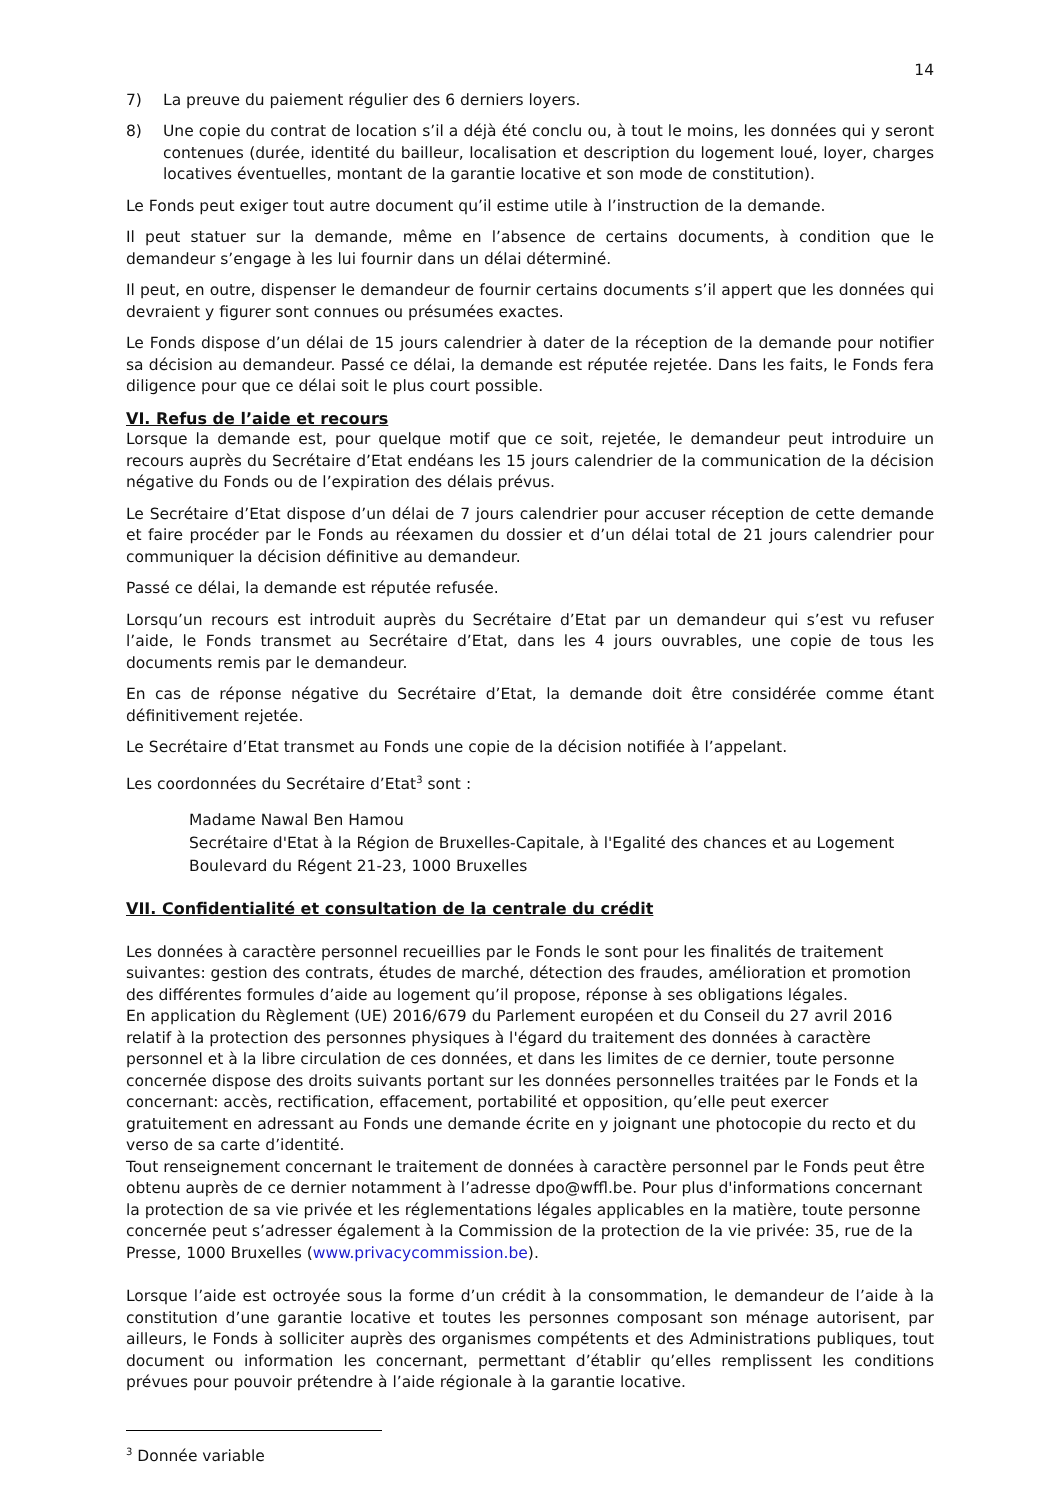14
7) La preuve du paiement régulier des 6 derniers loyers.
8) Une copie du contrat de location s’il a déjà été conclu ou, à tout le moins, les données qui y seront contenues (durée, identité du bailleur, localisation et description du logement loué, loyer, charges locatives éventuelles, montant de la garantie locative et son mode de constitution).
Le Fonds peut exiger tout autre document qu’il estime utile à l’instruction de la demande.
Il peut statuer sur la demande, même en l’absence de certains documents, à condition que le demandeur s’engage à les lui fournir dans un délai déterminé.
Il peut, en outre, dispenser le demandeur de fournir certains documents s’il appert que les données qui devraient y figurer sont connues ou présumées exactes.
Le Fonds dispose d’un délai de 15 jours calendrier à dater de la réception de la demande pour notifier sa décision au demandeur. Passé ce délai, la demande est réputée rejetée. Dans les faits, le Fonds fera diligence pour que ce délai soit le plus court possible.
VI. Refus de l’aide et recours
Lorsque la demande est, pour quelque motif que ce soit, rejetée, le demandeur peut introduire un recours auprès du Secrétaire d’Etat endéans les 15 jours calendrier de la communication de la décision négative du Fonds ou de l’expiration des délais prévus.
Le Secrétaire d’Etat dispose d’un délai de 7 jours calendrier pour accuser réception de cette demande et faire procéder par le Fonds au réexamen du dossier et d’un délai total de 21 jours calendrier pour communiquer la décision définitive au demandeur.
Passé ce délai, la demande est réputée refusée.
Lorsqu’un recours est introduit auprès du Secrétaire d’Etat par un demandeur qui s’est vu refuser l’aide, le Fonds transmet au Secrétaire d’Etat, dans les 4 jours ouvrables, une copie de tous les documents remis par le demandeur.
En cas de réponse négative du Secrétaire d’Etat, la demande doit être considérée comme étant définitivement rejetée.
Le Secrétaire d’Etat transmet au Fonds une copie de la décision notifiée à l’appelant.
Les coordonnées du Secrétaire d’Etat<sup>3</sup> sont :
Madame Nawal Ben Hamou
Secrétaire d'Etat à la Région de Bruxelles-Capitale, à l'Egalité des chances et au Logement
Boulevard du Régent 21-23, 1000 Bruxelles
VII. Confidentialité et consultation de la centrale du crédit
Les données à caractère personnel recueillies par le Fonds le sont pour les finalités de traitement suivantes: gestion des contrats, études de marché, détection des fraudes, amélioration et promotion des différentes formules d’aide au logement qu’il propose, réponse à ses obligations légales.
En application du Règlement (UE) 2016/679 du Parlement européen et du Conseil du 27 avril 2016 relatif à la protection des personnes physiques à l'égard du traitement des données à caractère personnel et à la libre circulation de ces données, et dans les limites de ce dernier, toute personne concernée dispose des droits suivants portant sur les données personnelles traitées par le Fonds et la concernant: accès, rectification, effacement, portabilité et opposition, qu’elle peut exercer gratuitement en adressant au Fonds une demande écrite en y joignant une photocopie du recto et du verso de sa carte d’identité.
Tout renseignement concernant le traitement de données à caractère personnel par le Fonds peut être obtenu auprès de ce dernier notamment à l’adresse dpo@wffl.be. Pour plus d'informations concernant la protection de sa vie privée et les réglementations légales applicables en la matière, toute personne concernée peut s’adresser également à la Commission de la protection de la vie privée: 35, rue de la Presse, 1000 Bruxelles (www.privacycommission.be).
Lorsque l’aide est octroyée sous la forme d’un crédit à la consommation, le demandeur de l’aide à la constitution d’une garantie locative et toutes les personnes composant son ménage autorisent, par ailleurs, le Fonds à solliciter auprès des organismes compétents et des Administrations publiques, tout document ou information les concernant, permettant d’établir qu’elles remplissent les conditions prévues pour pouvoir prétendre à l’aide régionale à la garantie locative.
<sup>3</sup> Donnée variable